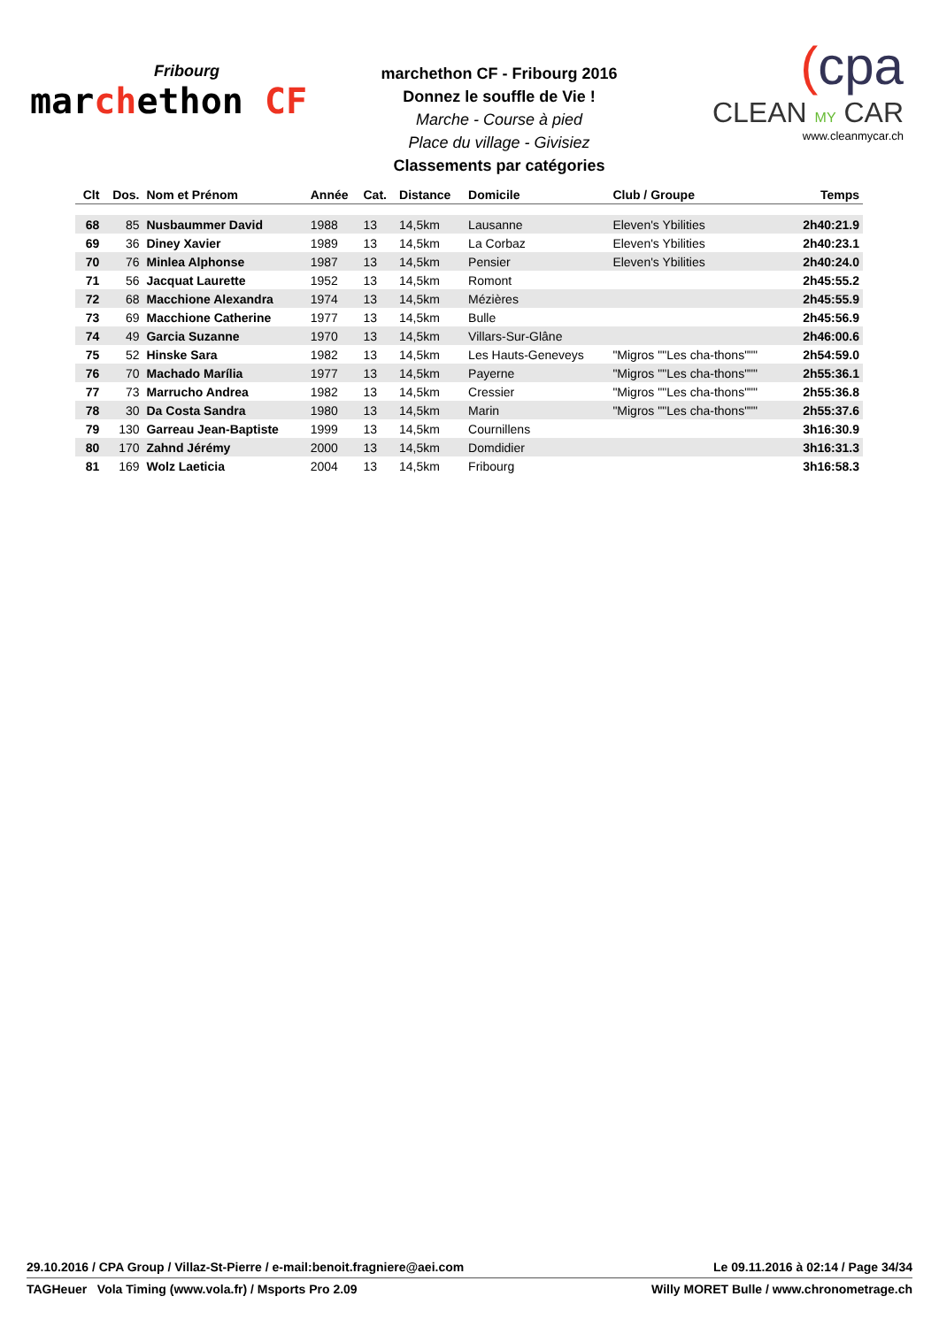Fribourg
marchethon CF
marchethon CF - Fribourg 2016
Donnez le souffle de Vie !
Marche - Course à pied
Place du village - Givisiez
Classements par catégories
(cpa
CLEAN MY CAR
www.cleanmycar.ch
| Clt | Dos. | Nom et Prénom | Année | Cat. | Distance | Domicile | Club / Groupe | Temps |
| --- | --- | --- | --- | --- | --- | --- | --- | --- |
| 68 | 85 | Nusbaummer David | 1988 | 13 | 14,5km | Lausanne | Eleven's Ybilities | 2h40:21.9 |
| 69 | 36 | Diney Xavier | 1989 | 13 | 14,5km | La Corbaz | Eleven's Ybilities | 2h40:23.1 |
| 70 | 76 | Minlea Alphonse | 1987 | 13 | 14,5km | Pensier | Eleven's Ybilities | 2h40:24.0 |
| 71 | 56 | Jacquat Laurette | 1952 | 13 | 14,5km | Romont | | 2h45:55.2 |
| 72 | 68 | Macchione Alexandra | 1974 | 13 | 14,5km | Mézières | | 2h45:55.9 |
| 73 | 69 | Macchione Catherine | 1977 | 13 | 14,5km | Bulle | | 2h45:56.9 |
| 74 | 49 | Garcia Suzanne | 1970 | 13 | 14,5km | Villars-Sur-Glâne | | 2h46:00.6 |
| 75 | 52 | Hinske Sara | 1982 | 13 | 14,5km | Les Hauts-Geneveys | "Migros ""Les cha-thons""" | 2h54:59.0 |
| 76 | 70 | Machado Marília | 1977 | 13 | 14,5km | Payerne | "Migros ""Les cha-thons""" | 2h55:36.1 |
| 77 | 73 | Marrucho Andrea | 1982 | 13 | 14,5km | Cressier | "Migros ""Les cha-thons""" | 2h55:36.8 |
| 78 | 30 | Da Costa Sandra | 1980 | 13 | 14,5km | Marin | "Migros ""Les cha-thons""" | 2h55:37.6 |
| 79 | 130 | Garreau Jean-Baptiste | 1999 | 13 | 14,5km | Cournillens | | 3h16:30.9 |
| 80 | 170 | Zahnd Jérémy | 2000 | 13 | 14,5km | Domdidier | | 3h16:31.3 |
| 81 | 169 | Wolz Laeticia | 2004 | 13 | 14,5km | Fribourg | | 3h16:58.3 |
29.10.2016 / CPA Group / Villaz-St-Pierre / e-mail:benoit.fragniere@aei.com Le 09.11.2016 à 02:14 / Page 34/34
TAGHeuer Vola Timing (www.vola.fr) / Msports Pro 2.09 Willy MORET Bulle / www.chronometrage.ch